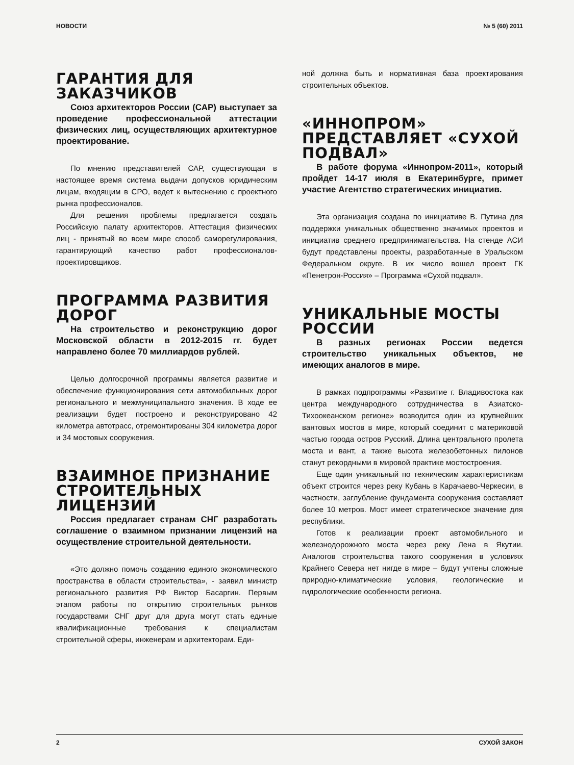НОВОСТИ № 5 (60) 2011
ГАРАНТИЯ ДЛЯ ЗАКАЗЧИКОВ
Союз архитекторов России (САР) выступает за проведение профессиональной аттестации физических лиц, осуществляющих архитектурное проектирование.
По мнению представителей САР, существующая в настоящее время система выдачи допусков юридическим лицам, входящим в СРО, ведет к вытеснению с проектного рынка профессионалов.
Для решения проблемы предлагается создать Российскую палату архитекторов. Аттестация физических лиц - принятый во всем мире способ саморегулирования, гарантирующий качество работ профессионалов-проектировщиков.
ПРОГРАММА РАЗВИТИЯ ДОРОГ
На строительство и реконструкцию дорог Московской области в 2012-2015 гг. будет направлено более 70 миллиардов рублей.
Целью долгосрочной программы является развитие и обеспечение функционирования сети автомобильных дорог регионального и межмуниципального значения. В ходе ее реализации будет построено и реконструировано 42 километра автотрасс, отремонтированы 304 километра дорог и 34 мостовых сооружения.
ВЗАИМНОЕ ПРИЗНАНИЕ СТРОИТЕЛЬНЫХ ЛИЦЕНЗИЙ
Россия предлагает странам СНГ разработать соглашение о взаимном признании лицензий на осуществление строительной деятельности.
«Это должно помочь созданию единого экономического пространства в области строительства», - заявил министр регионального развития РФ Виктор Басаргин. Первым этапом работы по открытию строительных рынков государствами СНГ друг для друга могут стать единые квалификационные требования к специалистам строительной сферы, инженерам и архитекторам. Еди-
ной должна быть и нормативная база проектирования строительных объектов.
«ИННОПРОМ» ПРЕДСТАВЛЯЕТ «СУХОЙ ПОДВАЛ»
В работе форума «Иннопром-2011», который пройдет 14-17 июля в Екатеринбурге, примет участие Агентство стратегических инициатив.
Эта организация создана по инициативе В. Путина для поддержки уникальных общественно значимых проектов и инициатив среднего предпринимательства. На стенде АСИ будут представлены проекты, разработанные в Уральском Федеральном округе. В их число вошел проект ГК «Пенетрон-Россия» – Программа «Сухой подвал».
УНИКАЛЬНЫЕ МОСТЫ РОССИИ
В разных регионах России ведется строительство уникальных объектов, не имеющих аналогов в мире.
В рамках подпрограммы «Развитие г. Владивостока как центра международного сотрудничества в Азиатско-Тихоокеанском регионе» возводится один из крупнейших вантовых мостов в мире, который соединит с материковой частью города остров Русский. Длина центрального пролета моста и вант, а также высота железобетонных пилонов станут рекордными в мировой практике мостостроения.
Еще один уникальный по техническим характеристикам объект строится через реку Кубань в Карачаево-Черкесии, в частности, заглубление фундамента сооружения составляет более 10 метров. Мост имеет стратегическое значение для республики.
Готов к реализации проект автомобильного и железнодорожного моста через реку Лена в Якутии. Аналогов строительства такого сооружения в условиях Крайнего Севера нет нигде в мире – будут учтены сложные природно-климатические условия, геологические и гидрологические особенности региона.
2 СУХОЙ ЗАКОН